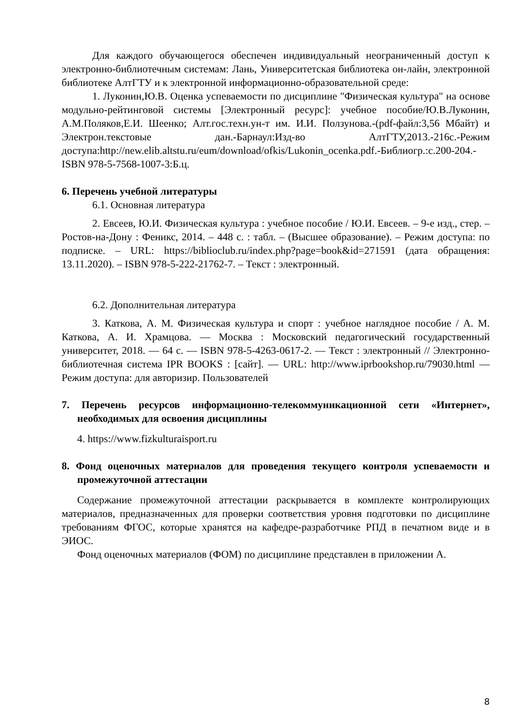Для каждого обучающегося обеспечен индивидуальный неограниченный доступ к электронно-библиотечным системам: Лань, Университетская библиотека он-лайн, электронной библиотеке АлтГТУ и к электронной информационно-образовательной среде:
1. Луконин,Ю.В. Оценка успеваемости по дисциплине "Физическая культура" на основе модульно-рейтинговой системы [Электронный ресурс]: учебное пособие/Ю.В.Луконин, А.М.Поляков,Е.И. Шеенко; Алт.гос.техн.ун-т им. И.И. Ползунова.-(pdf-файл:3,56 Мбайт) и Электрон.текстовые дан.-Барнаул:Изд-во АлтГТУ,2013.-216с.-Режим доступа:http://new.elib.altstu.ru/eum/download/ofkis/Lukonin_ocenka.pdf.-Библиогр.:с.200-204.-ISBN 978-5-7568-1007-3:Б.ц.
6. Перечень учебной литературы
6.1. Основная литература
2. Евсеев, Ю.И. Физическая культура : учебное пособие / Ю.И. Евсеев. – 9-е изд., стер. – Ростов-на-Дону : Феникс, 2014. – 448 с. : табл. – (Высшее образование). – Режим доступа: по подписке. – URL: https://biblioclub.ru/index.php?page=book&id=271591 (дата обращения: 13.11.2020). – ISBN 978-5-222-21762-7. – Текст : электронный.
6.2. Дополнительная литература
3. Каткова, А. М. Физическая культура и спорт : учебное наглядное пособие / А. М. Каткова, А. И. Храмцова. — Москва : Московский педагогический государственный университет, 2018. — 64 c. — ISBN 978-5-4263-0617-2. — Текст : электронный // Электронно-библиотечная система IPR BOOKS : [сайт]. — URL: http://www.iprbookshop.ru/79030.html — Режим доступа: для авторизир. Пользователей
7. Перечень ресурсов информационно-телекоммуникационной сети «Интернет», необходимых для освоения дисциплины
4. https://www.fizkulturaisport.ru
8. Фонд оценочных материалов для проведения текущего контроля успеваемости и промежуточной аттестации
Содержание промежуточной аттестации раскрывается в комплекте контролирующих материалов, предназначенных для проверки соответствия уровня подготовки по дисциплине требованиям ФГОС, которые хранятся на кафедре-разработчике РПД в печатном виде и в ЭИОС.
Фонд оценочных материалов (ФОМ) по дисциплине представлен в приложении А.
8